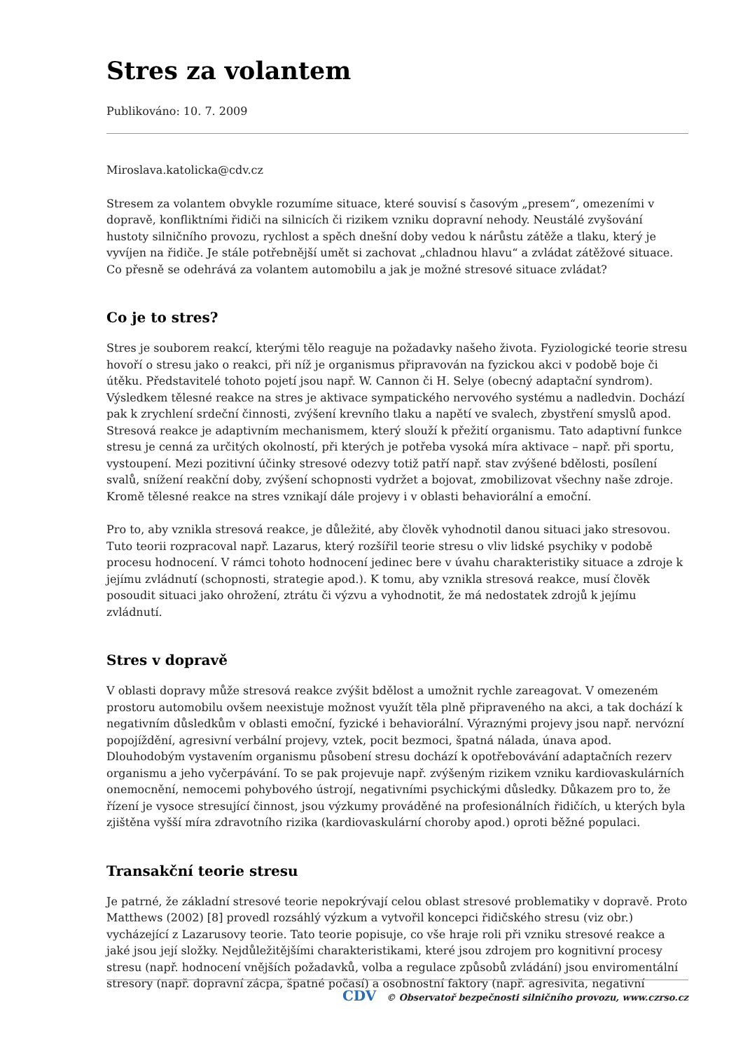Stres za volantem
Publikováno: 10. 7. 2009
Miroslava.katolicka@cdv.cz
Stresem za volantem obvykle rozumíme situace, které souvisí s časovým „presem“, omezeními v dopravě, konfliktními řidiči na silnicích či rizikem vzniku dopravní nehody. Neustálé zvyšování hustoty silničního provozu, rychlost a spěch dnešní doby vedou k nárůstu zátěže a tlaku, který je vyvíjen na řidiče. Je stále potřebnější umět si zachovat „chladnou hlavu“ a zvládat zátěžové situace. Co přesně se odehrává za volantem automobilu a jak je možné stresové situace zvládat?
Co je to stres?
Stres je souborem reakcí, kterými tělo reaguje na požadavky našeho života. Fyziologické teorie stresu hovoří o stresu jako o reakci, při níž je organismus připravován na fyzickou akci v podobě boje či útěku. Představitelé tohoto pojetí jsou např. W. Cannon či H. Selye (obecný adaptační syndrom). Výsledkem tělesné reakce na stres je aktivace sympatického nervového systému a nadledvin. Dochází pak k zrychlení srdeční činnosti, zvýšení krevního tlaku a napětí ve svalech, zbystření smyslů apod. Stresová reakce je adaptivním mechanismem, který slouží k přežití organismu. Tato adaptivní funkce stresu je cenná za určitých okolností, při kterých je potřeba vysoká míra aktivace – např. při sportu, vystoupení. Mezi pozitivní účinky stresové odezvy totiž patří např. stav zvýšené bdělosti, posílení svalů, snížení reakční doby, zvýšení schopnosti vydržet a bojovat, zmobilizovat všechny naše zdroje. Kromě tělesné reakce na stres vznikají dále projevy i v oblasti behaviorální a emoční.
Pro to, aby vznikla stresová reakce, je důležité, aby člověk vyhodnotil danou situaci jako stresovou. Tuto teorii rozpracoval např. Lazarus, který rozšířil teorie stresu o vliv lidské psychiky v podobě procesu hodnocení. V rámci tohoto hodnocení jedinec bere v úvahu charakteristiky situace a zdroje k jejímu zvládnutí (schopnosti, strategie apod.). K tomu, aby vznikla stresová reakce, musí člověk posoudit situaci jako ohrožení, ztrátu či výzvu a vyhodnotit, že má nedostatek zdrojů k jejímu zvládnutí.
Stres v dopravě
V oblasti dopravy může stresová reakce zvýšit bdělost a umožnit rychle zareagovat. V omezeném prostoru automobilu ovšem neexistuje možnost využít těla plně připraveného na akci, a tak dochází k negativním důsledkům v oblasti emoční, fyzické i behaviorální. Výraznými projevy jsou např. nervózní popojíždění, agresivní verbální projevy, vztek, pocit bezmoci, špatná nálada, únava apod. Dlouhodobým vystavením organismu působení stresu dochází k opotřebovávání adaptačních rezerv organismu a jeho vyčerpávání. To se pak projevuje např. zvýšeným rizikem vzniku kardiovaskulárních onemocnění, nemocemi pohybového ústrojí, negativními psychickými důsledky. Důkazem pro to, že řízení je vysoce stresující činnost, jsou výzkumy prováděné na profesionálních řidičích, u kterých byla zjištěna vyšší míra zdravotního rizika (kardiovaskulární choroby apod.) oproti běžné populaci.
Transakční teorie stresu
Je patrné, že základní stresové teorie nepokrývají celou oblast stresové problematiky v dopravě. Proto Matthews (2002) [8] provedl rozsáhlý výzkum a vytvořil koncepci řidičského stresu (viz obr.) vycházející z Lazarusovy teorie. Tato teorie popisuje, co vše hraje roli při vzniku stresové reakce a jaké jsou její složky. Nejdůležitějšími charakteristikami, které jsou zdrojem pro kognitivní procesy stresu (např. hodnocení vnějších požadavků, volba a regulace způsobů zvládání) jsou enviromentální stresory (např. dopravní zácpa, špatné počasí) a osobnostní faktory (např. agresivita, negativní
CDV © Observatoř bezpečnosti silničního provozu, www.czrso.cz